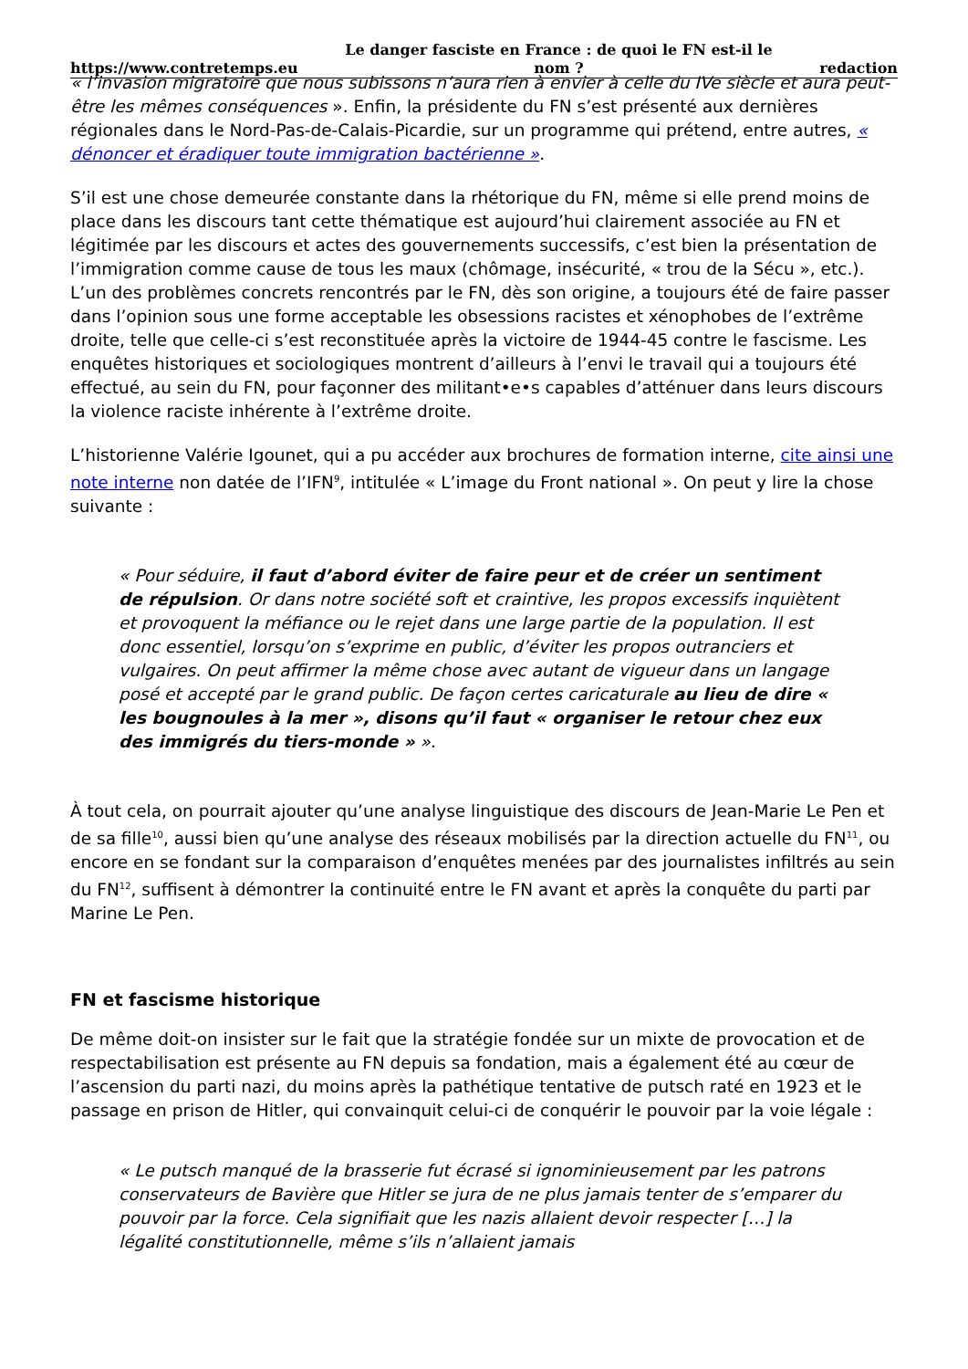https://www.contretemps.eu Le danger fasciste en France : de quoi le FN est-il le nom ? redaction
« l’invasion migratoire que nous subissons n’aura rien à envier à celle du IVe siècle et aura peut-être les mêmes conséquences ». Enfin, la présidente du FN s’est présenté aux dernières régionales dans le Nord-Pas-de-Calais-Picardie, sur un programme qui prétend, entre autres, « dénoncer et éradiquer toute immigration bactérienne ».
S’il est une chose demeurée constante dans la rhétorique du FN, même si elle prend moins de place dans les discours tant cette thématique est aujourd’hui clairement associée au FN et légitimée par les discours et actes des gouvernements successifs, c’est bien la présentation de l’immigration comme cause de tous les maux (chômage, insécurité, « trou de la Sécu », etc.). L’un des problèmes concrets rencontrés par le FN, dès son origine, a toujours été de faire passer dans l’opinion sous une forme acceptable les obsessions racistes et xénophobes de l’extrême droite, telle que celle-ci s’est reconstituée après la victoire de 1944-45 contre le fascisme. Les enquêtes historiques et sociologiques montrent d’ailleurs à l’envi le travail qui a toujours été effectué, au sein du FN, pour façonner des militant•e•s capables d’atténuer dans leurs discours la violence raciste inhérente à l’extrême droite.
L’historienne Valérie Igounet, qui a pu accéder aux brochures de formation interne, cite ainsi une note interne non datée de l’IFN<sup>9</sup>, intitulée « L’image du Front national ». On peut y lire la chose suivante :
« Pour séduire, il faut d’abord éviter de faire peur et de créer un sentiment de répulsion. Or dans notre société soft et craintive, les propos excessifs inquiètent et provoquent la méfiance ou le rejet dans une large partie de la population. Il est donc essentiel, lorsqu’on s’exprime en public, d’éviter les propos outranciers et vulgaires. On peut affirmer la même chose avec autant de vigueur dans un langage posé et accepté par le grand public. De façon certes caricaturale au lieu de dire « les bougnoules à la mer », disons qu’il faut « organiser le retour chez eux des immigrés du tiers-monde » ».
À tout cela, on pourrait ajouter qu’une analyse linguistique des discours de Jean-Marie Le Pen et de sa fille<sup>10</sup>, aussi bien qu’une analyse des réseaux mobilisés par la direction actuelle du FN<sup>11</sup>, ou encore en se fondant sur la comparaison d’enquêtes menées par des journalistes infiltrés au sein du FN<sup>12</sup>, suffisent à démontrer la continuité entre le FN avant et après la conquête du parti par Marine Le Pen.
FN et fascisme historique
De même doit-on insister sur le fait que la stratégie fondée sur un mixte de provocation et de respectabilisation est présente au FN depuis sa fondation, mais a également été au cœur de l’ascension du parti nazi, du moins après la pathétique tentative de putsch raté en 1923 et le passage en prison de Hitler, qui convainquit celui-ci de conquérir le pouvoir par la voie légale :
« Le putsch manqué de la brasserie fut écrasé si ignominieusement par les patrons conservateurs de Bavière que Hitler se jura de ne plus jamais tenter de s’emparer du pouvoir par la force. Cela signifiait que les nazis allaient devoir respecter […] la légalité constitutionnelle, même s’ils n’allaient jamais